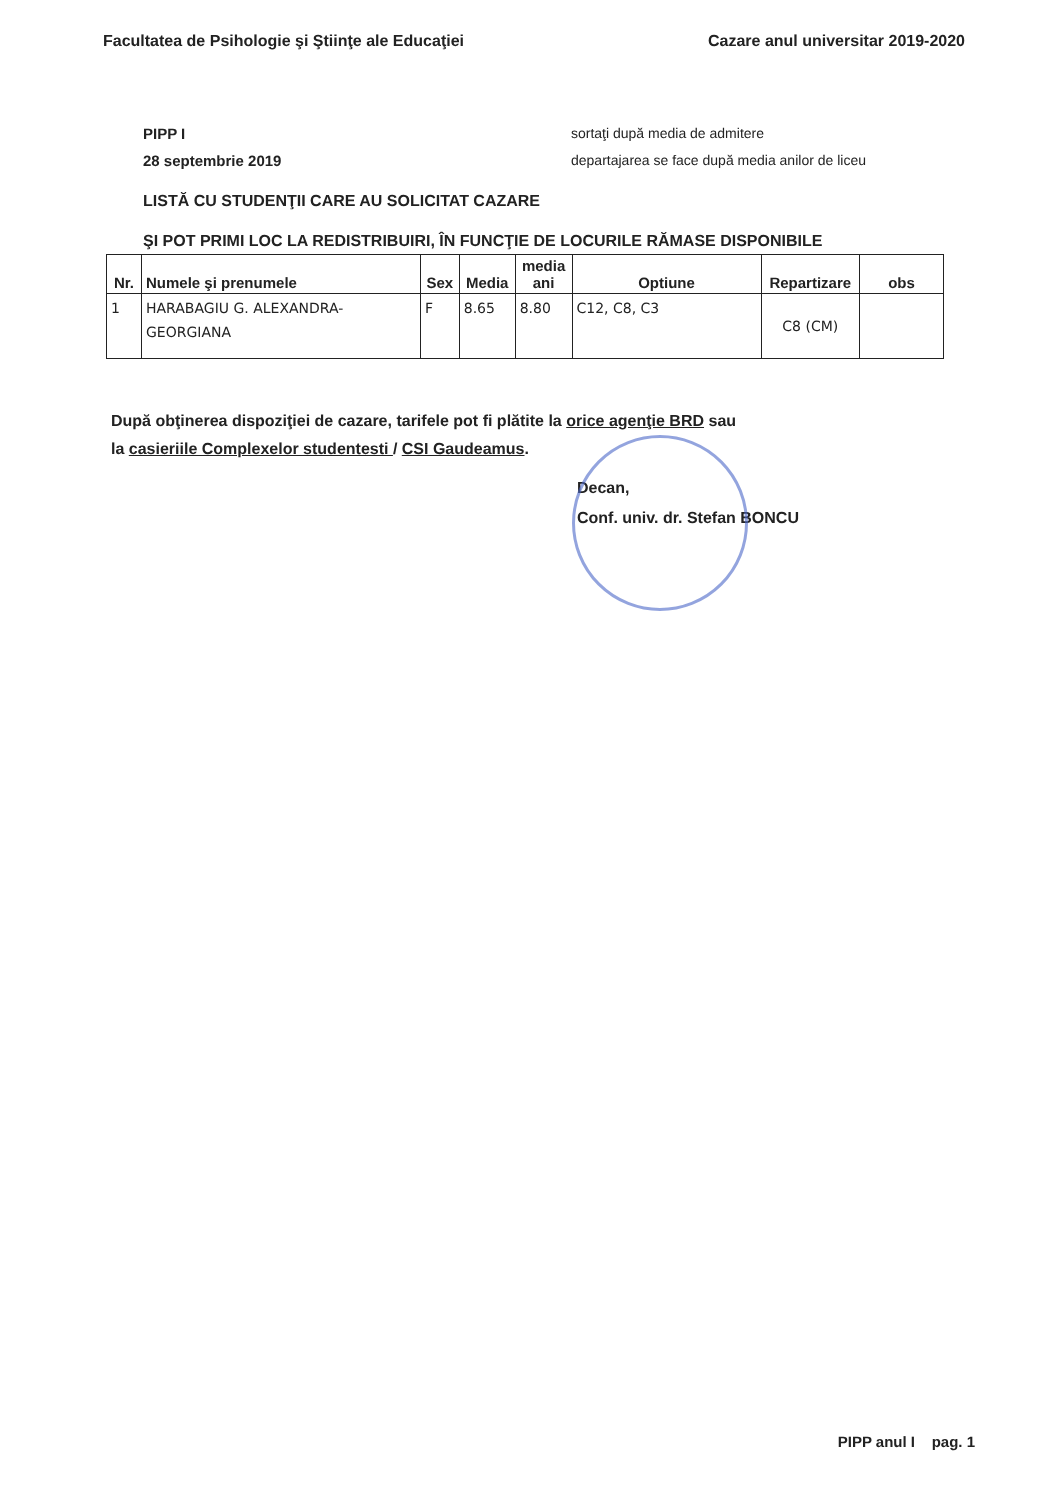Facultatea de Psihologie şi Ştiinţe ale Educaţiei Cazare anul universitar 2019-2020
PIPP I
28 septembrie 2019
sortaţi după media de admitere
departajarea se face după media anilor de liceu
LISTĂ CU STUDENŢII CARE AU SOLICITAT CAZARE
ŞI POT PRIMI LOC LA REDISTRIBUIRI, ÎN FUNCŢIE DE LOCURILE RĂMASE DISPONIBILE
| Nr. | Numele şi prenumele | Sex | Media | media ani | Optiune | Repartizare | obs |
| --- | --- | --- | --- | --- | --- | --- | --- |
| 1 | HARABAGIU G. ALEXANDRA-GEORGIANA | F | 8.65 | 8.80 | C12, C8, C3 | C8 (CM) | |
După obţinerea dispoziţiei de cazare, tarifele pot fi plătite la orice agenţie BRD sau
la casieriile Complexelor studentesti / CSI Gaudeamus.
Decan,
Conf. univ. dr. Stefan BONCU
PIPP anul I pag. 1